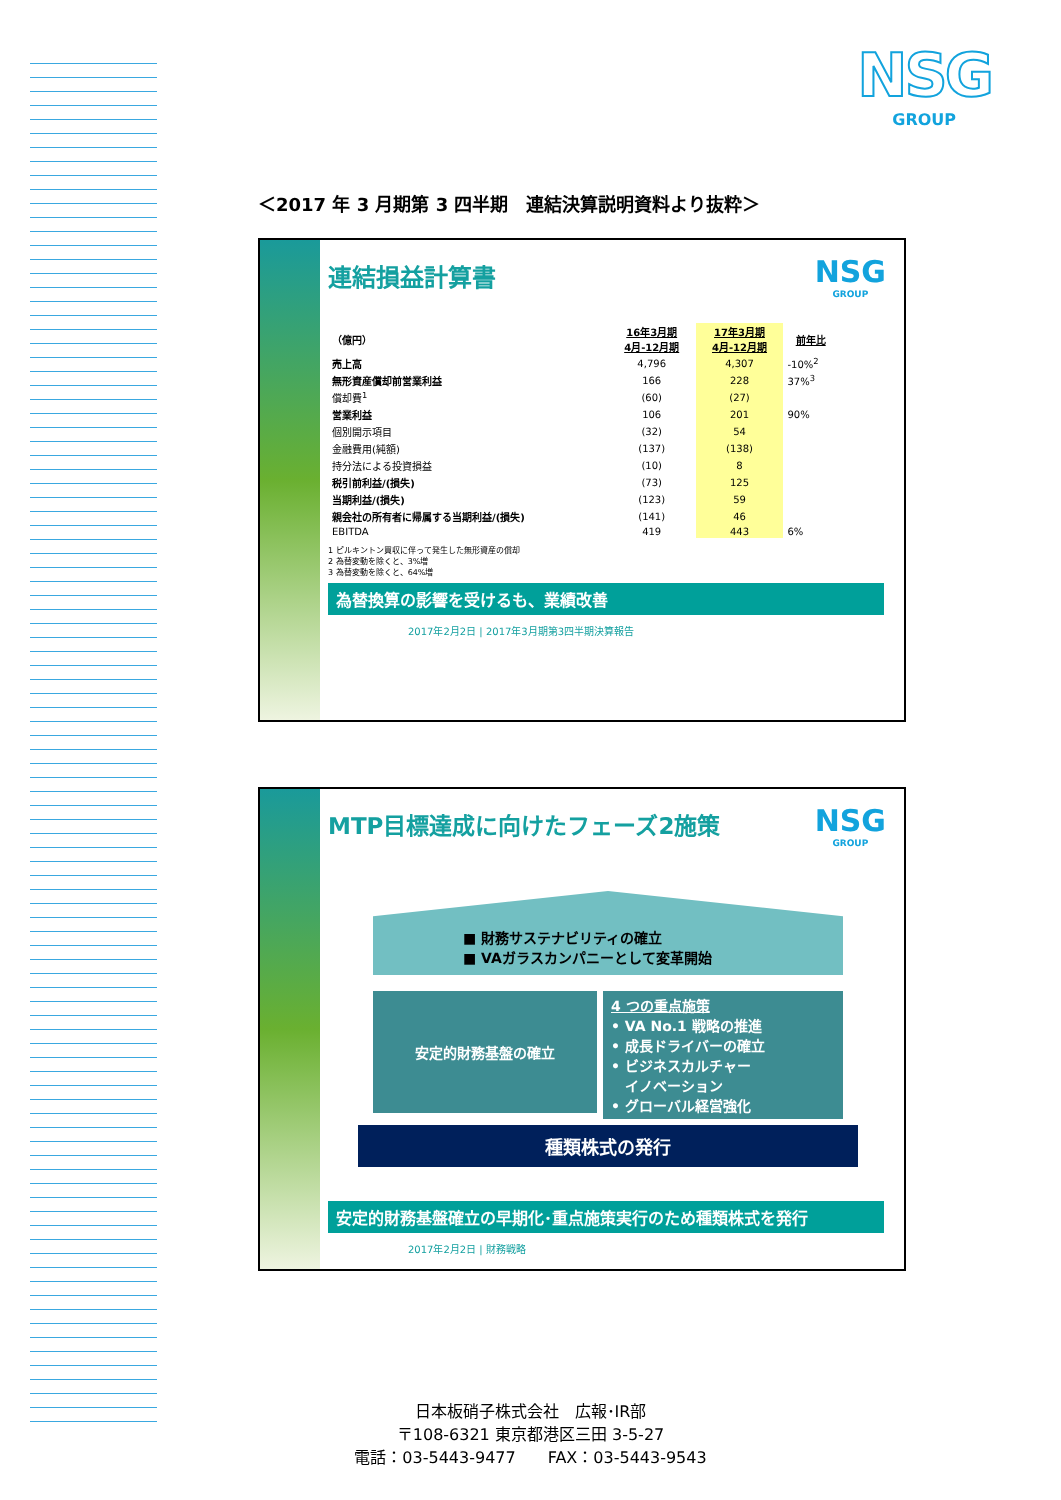NSG
GROUP
＜2017 年 3 月期第 3 四半期　連結決算説明資料より抜粋＞
NSG
GROUP
連結損益計算書
| （億円） | 16年3月期 4月-12月期 | 17年3月期 4月-12月期 | 前年比 |
| --- | --- | --- | --- |
| 売上高 | 4,796 | 4,307 | -10%<sup>2</sup> |
| 無形資産償却前営業利益 | 166 | 228 | 37%<sup>3</sup> |
| 償却費<sup>1</sup> | (60) | (27) | |
| 営業利益 | 106 | 201 | 90% |
| 個別開示項目 | (32) | 54 | |
| 金融費用(純額) | (137) | (138) | |
| 持分法による投資損益 | (10) | 8 | |
| 税引前利益/(損失) | (73) | 125 | |
| 当期利益/(損失) | (123) | 59 | |
| 親会社の所有者に帰属する当期利益/(損失) | (141) | 46 | |
| EBITDA | 419 | 443 | 6% |
1 ピルキントン買収に伴って発生した無形資産の償却
2 為替変動を除くと、3%増
3 為替変動を除くと、64%増
為替換算の影響を受けるも、業績改善
2017年2月2日 | 2017年3月期第3四半期決算報告
NSG
GROUP
MTP目標達成に向けたフェーズ2施策
■ 財務サステナビリティの確立
■ VAガラスカンパニーとして変革開始
安定的財務基盤の確立
4 つの重点施策
• VA No.1 戦略の推進
• 成長ドライバーの確立
• ビジネスカルチャー
　イノベーション
• グローバル経営強化
種類株式の発行
安定的財務基盤確立の早期化･重点施策実行のため種類株式を発行
2017年2月2日 | 財務戦略
日本板硝子株式会社　広報･IR部
〒108-6321 東京都港区三田 3-5-27
電話：03-5443-9477　　FAX：03-5443-9543